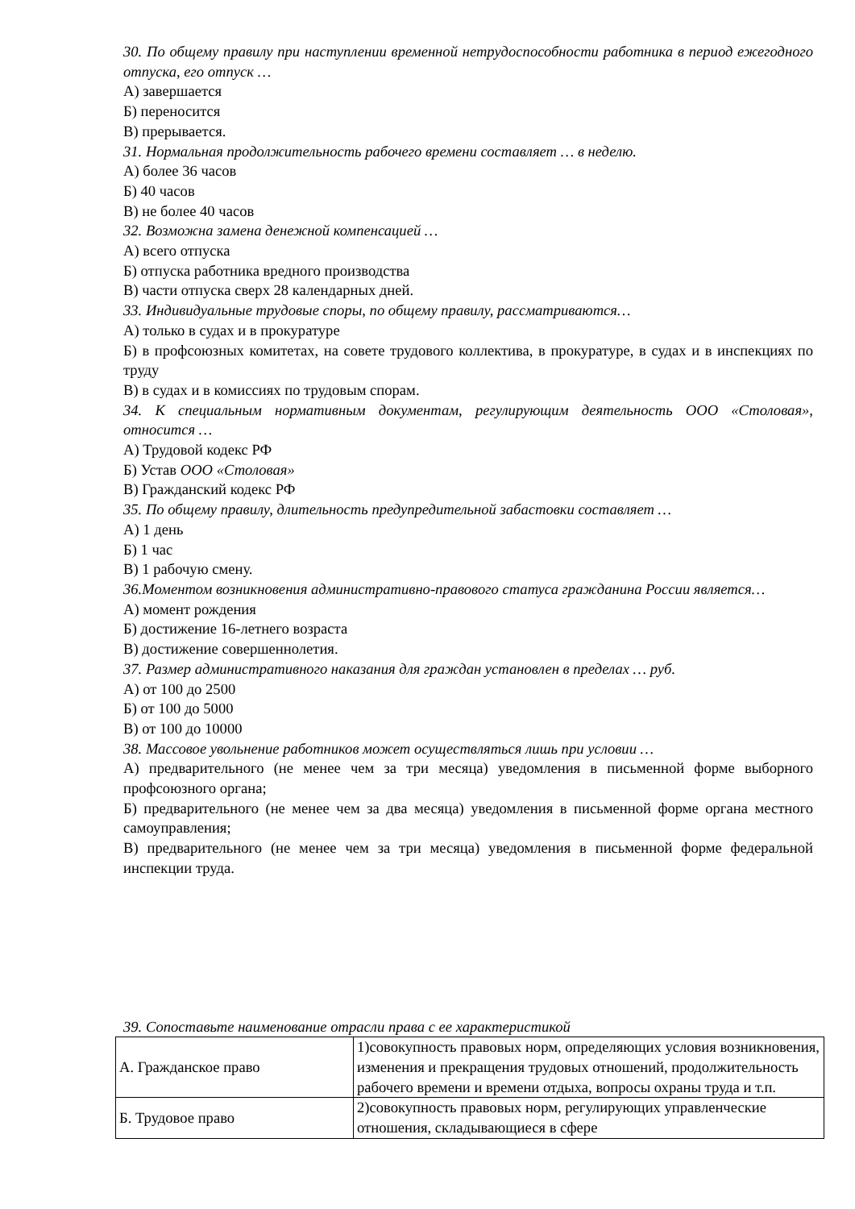30. По общему правилу при наступлении временной нетрудоспособности работника в период ежегодного отпуска, его отпуск …
А) завершается
Б) переносится
В) прерывается.
31. Нормальная продолжительность рабочего времени составляет … в неделю.
А) более 36 часов
Б) 40 часов
В) не более 40 часов
32. Возможна замена денежной компенсацией …
А) всего отпуска
Б) отпуска работника вредного производства
В) части отпуска сверх 28 календарных дней.
33. Индивидуальные трудовые споры, по общему правилу, рассматриваются…
А) только в судах и в прокуратуре
Б) в профсоюзных комитетах, на совете трудового коллектива, в прокуратуре, в судах и в инспекциях по труду
В) в судах и в комиссиях по трудовым спорам.
34. К специальным нормативным документам, регулирующим деятельность ООО «Столовая», относится …
А) Трудовой кодекс РФ
Б) Устав ООО «Столовая»
В) Гражданский кодекс РФ
35. По общему правилу, длительность предупредительной забастовки составляет …
А) 1 день
Б) 1 час
В) 1 рабочую смену.
36.Моментом возникновения административно-правового статуса гражданина России является…
А) момент рождения
Б) достижение 16-летнего возраста
В) достижение совершеннолетия.
37. Размер административного наказания для граждан установлен в пределах … руб.
А) от 100 до 2500
Б) от 100 до 5000
В) от 100 до 10000
38. Массовое увольнение работников может осуществляться лишь при условии …
А) предварительного (не менее чем за три месяца) уведомления в письменной форме выборного профсоюзного органа;
Б) предварительного (не менее чем за два месяца) уведомления в письменной форме органа местного самоуправления;
В) предварительного (не менее чем за три месяца) уведомления в письменной форме федеральной инспекции труда.
39. Сопоставьте наименование отрасли права с ее характеристикой
| А. Гражданское право | 1)совокупность правовых норм, определяющих условия возникновения, изменения и прекращения трудовых отношений, продолжительность рабочего времени и времени отдыха, вопросы охраны труда и т.п. |
| Б. Трудовое право | 2)совокупность правовых норм, регулирующих управленческие отношения, складывающиеся в сфере |